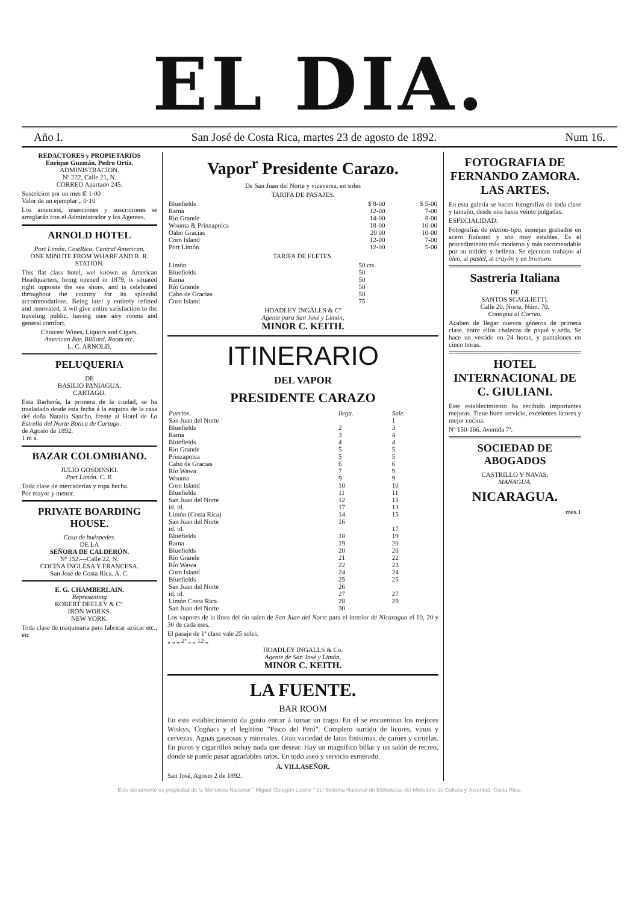EL DIA.
Año I. San José de Costa Rica, martes 23 de agosto de 1892. Num 16.
REDACTORES y PROPIETARIOS
Enrique Guzmán. Pedro Ortiz.
ADMINISTRACION.
Nº 222, Calle 21, N.
CORREO Apartado 245.
Suscricion por un mes ₡ 1·00
Valor de un ejemplar „ 0·10
Los anuncios, inserciones y suscriciones se arreglarán con el Administrador y los Agentes.
ARNOLD HOTEL
Port Limón, CostRica, Central American.
ONE MINUTE FROM WHARF AND R. R. STATION.
This flat class hotel, wel known as American Headquarters, being opened in 1879, is situated right opposite the sea shore, and is celebrated throughout the country for its splendid accommodations. Being latel y entirely refitted and renovated, it wil give entire satisfaction to the traveling public, having niee airy rooms and general comfort.
Choicest Wines, Liquors and Cigars.
American Bar, Billiard, Room etc.
L. C. ARNOLD.
PELUQUERIA
DE
BASILIO PANIAGUA.
CARTAGO.
Esta Barbería, la primera de la ciudad, se ha trasladado desde esta fecha á la esquina de la casa del doña Natalia Sancho, frente al Hotel de La Estrella del Norte Botica de Cartago.
de Agosto de 1892.
1 m a.
BAZAR COLOMBIANO.
JULIO GOSDINSKI.
Port Limón. C. R.
Toda clase de mercaderías y ropa hecha.
Por mayor y menor.
PRIVATE BOARDING HOUSE.
Casa de huéspedes.
DE LA
SEÑORA DE CALDERÓN.
Nº 152.—Calle 22, N.
COCINA INGLESA Y FRANCESA.
San José de Costa Rica. A. C.
E. G. CHAMBERLAIN.
Representing
ROBERT DEELEY & Cº.
IRON WORKS.
NEW YORK.
Toda clase de maquinaria para fabricar azúcar etc., etc
Vapor<sup>r</sup> Presidente Carazo.
De San Juan del Norte y viceversa, en soles
TARIFA DE PASAJES.
| Bluefields | $ 8-00 | $ 5-00 |
| Rama | 12-00 | 7-00 |
| Río Grande | 14-00 | 8-00 |
| Wounta & Prinzapolca | 18-00 | 10-00 |
| Oabo Gracias | 20 00 | 10-00 |
| Corn Island | 12-00 | 7-00 |
| Port Limón | 12-00 | 5-00 |
TARIFA DE FLETES.
| Limòn | 50 cts. |
| Bluefields | 50 |
| Rama | 50 |
| Río Grande | 50 |
| Cabo de Gracias | 50 |
| Corn Island | 75 |
HOADLEY INGALLS & Cº
Agente para San José y Limón,
MINOR C. KEITH.
ITINERARIO
DEL VAPOR
PRESIDENTE CARAZO
| Puertos. | llega. | Sale. |
| --- | --- | --- |
| San Juan del Norte | | 1 |
| Bluefields | 2 | 3 |
| Rama | 3 | 4 |
| Bluefields | 4 | 4 |
| Río Grande | 5 | 5 |
| Prinzapolca | 5 | 5 |
| Cabo de Gracias | 6 | 6 |
| Río Wawa | 7 | 9 |
| Wounta | 9 | 9 |
| Corn Island | 10 | 10 |
| Bluefields | 11 | 11 |
| San Juan del Norte | 12 | 13 |
| id. id. | 17 | 13 |
| Limón (Costa Rica) | 14 | 15 |
| San Juan del Norte | 16 | |
| id. id. | | 17 |
| Bluefields | 18 | 19 |
| Rama | 19 | 20 |
| Bluefields | 20 | 20 |
| Río Grande | 21 | 22 |
| Río Wawa | 22 | 23 |
| Corn Island | 24 | 24 |
| Bluefields | 25 | 25 |
| San Juan del Norte | 26 | |
| id. id. | 27 | 27 |
| Limón Costa Rica | 28 | 29 |
| San Juan del Norte | 30 | |
Los vapores de la línea del río salen de San Juan del Norte para el interior de Nicaragua el 10, 20 y 30 de cada mes.
El pasaje de 1ª clase vale 25 soles.
„ „ „ 2ª „ „ 12 „
HOADLEY INGALLS & Co.
Agente de San José y Limón,
MINOR C. KEITH.
LA FUENTE.
BAR ROOM
En este establecimiento da gusto entrar á tomar un trago. En él se encuentran los mejores Wiskys, Cogñacs y el legítimo "Pisco del Perú". Completo surtido de licores, vinos y cervezas. Aguas gaseosas y minerales. Gran variedad de latas finísimas, de carnes y ciruelas. En puros y cigarrillos nohay nada que desear. Hay un magnífico billar y un salón de recreo, donde se puede pasar agradables ratos. En todo aseo y servicio esmerado.
A. VILLASEÑOR.
San José, Agosto 2 de 1892.
FOTOGRAFIA DE FERNANDO ZAMORA. LAS ARTES.
En esta galería se hacen fotografías de toda clase y tamaño, desde una hasta veinte pulgadas.
ESPECIALIDAD:
Fotografías de platino-tipo, semejan grabados en acero finísimo y son muy estables. Es el procedimiento más moderno y más recomendable por su nitidez y belleza. Se ejecutan trabajos al óleo, al pastel, al crayón y en bromuro.
Sastreria Italiana
DE
SANTOS SCAGLIETTI.
Calle 20, Norte, Núm. 70.
Contigua al Correo.
Acaben de llegar nuevos géneros de primera clase, entre ellos chalecos de piqué y seda. Se hace un vestido en 24 horas, y pantalones en cinco horas.
HOTEL INTERNACIONAL DE C. GIULIANI.
Este establecimiento ha recibido importantes mejoras. Tiene buen servicio, excelentes licores y mejor cocina.
Nº 150-166. Avenida 7ª.
SOCIEDAD DE ABOGADOS
CASTRILLO Y NAVAS.
MANAGUA.
NICARAGUA.
mes.1
Este documento es propiedad de la Biblioteca Nacional " Miguel Obregón Lizano " del Sistema Nacional de Bibliotecas del Ministerio de Cultura y Juventud, Costa Rica.